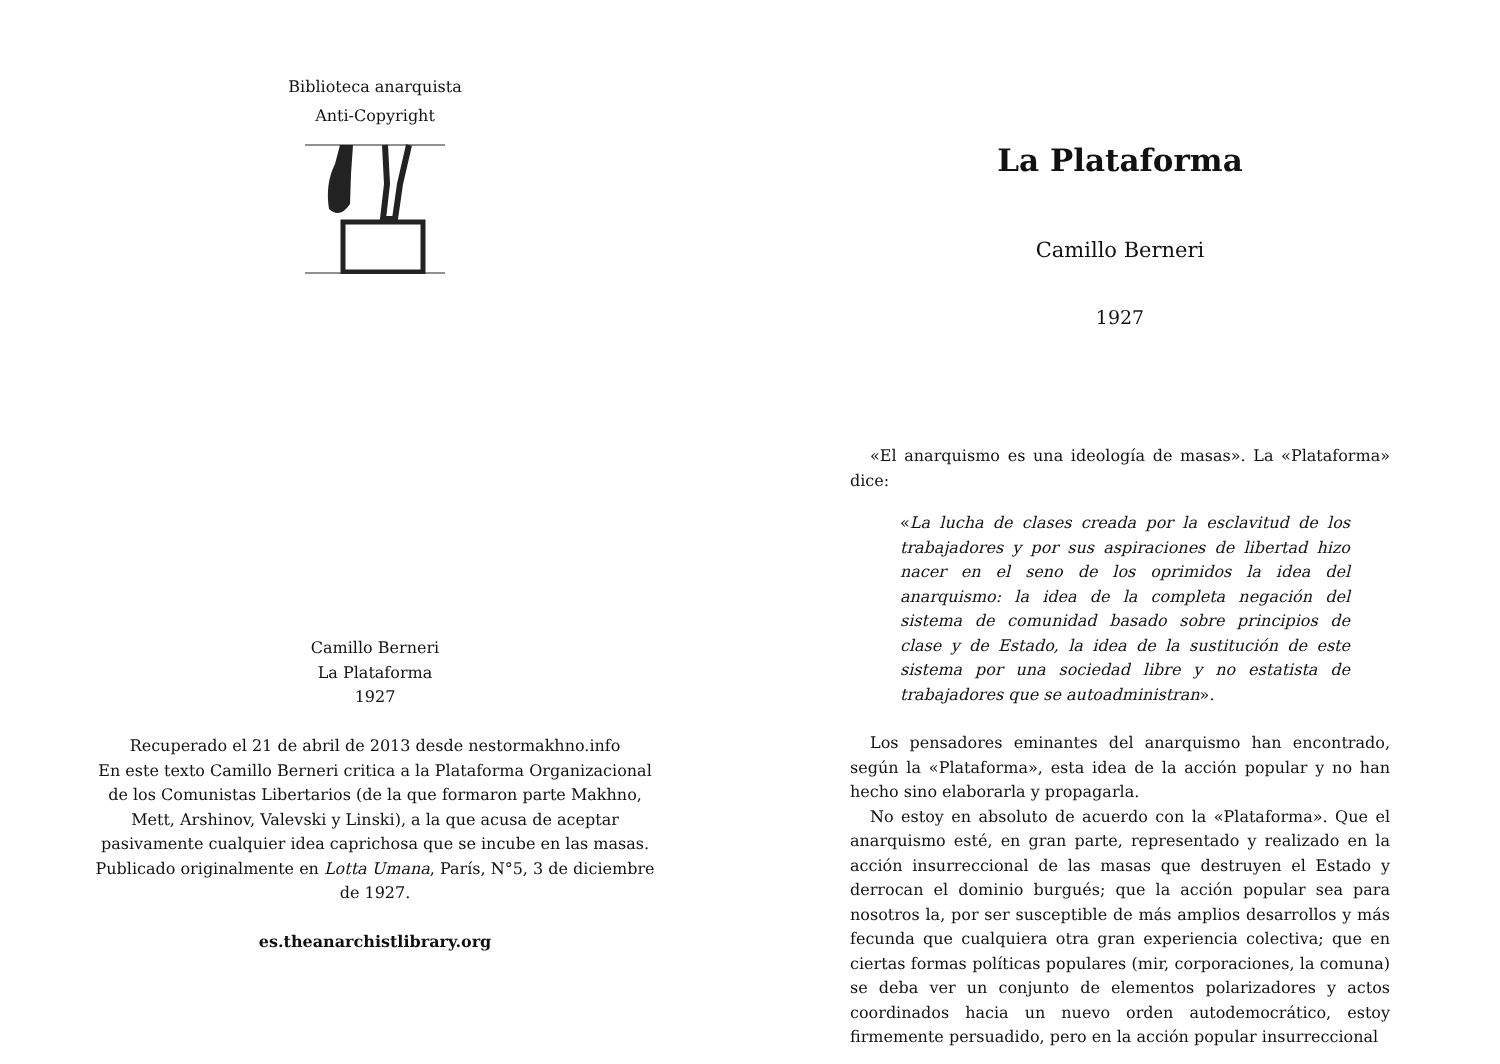Biblioteca anarquista
Anti-Copyright
Camillo Berneri
La Plataforma
1927
Recuperado el 21 de abril de 2013 desde nestormakhno.info
En este texto Camillo Berneri critica a la Plataforma Organizacional de los Comunistas Libertarios (de la que formaron parte Makhno, Mett, Arshinov, Valevski y Linski), a la que acusa de aceptar pasivamente cualquier idea caprichosa que se incube en las masas. Publicado originalmente en Lotta Umana, París, N°5, 3 de diciembre de 1927.
es.theanarchistlibrary.org
La Plataforma
Camillo Berneri
1927
«El anarquismo es una ideología de masas». La «Plataforma» dice:
«La lucha de clases creada por la esclavitud de los trabajadores y por sus aspiraciones de libertad hizo nacer en el seno de los oprimidos la idea del anarquismo: la idea de la completa negación del sistema de comunidad basado sobre principios de clase y de Estado, la idea de la sustitución de este sistema por una sociedad libre y no estatista de trabajadores que se autoadministran».
Los pensadores eminantes del anarquismo han encontrado, según la «Plataforma», esta idea de la acción popular y no han hecho sino elaborarla y propagarla.
No estoy en absoluto de acuerdo con la «Plataforma». Que el anarquismo esté, en gran parte, representado y realizado en la acción insurreccional de las masas que destruyen el Estado y derrocan el dominio burgués; que la acción popular sea para nosotros la, por ser susceptible de más amplios desarrollos y más fecunda que cualquiera otra gran experiencia colectiva; que en ciertas formas políticas populares (mir, corporaciones, la comuna) se deba ver un conjunto de elementos polarizadores y actos coordinados hacia un nuevo orden autodemocrático, estoy firmemente persuadido, pero en la acción popular insurreccional